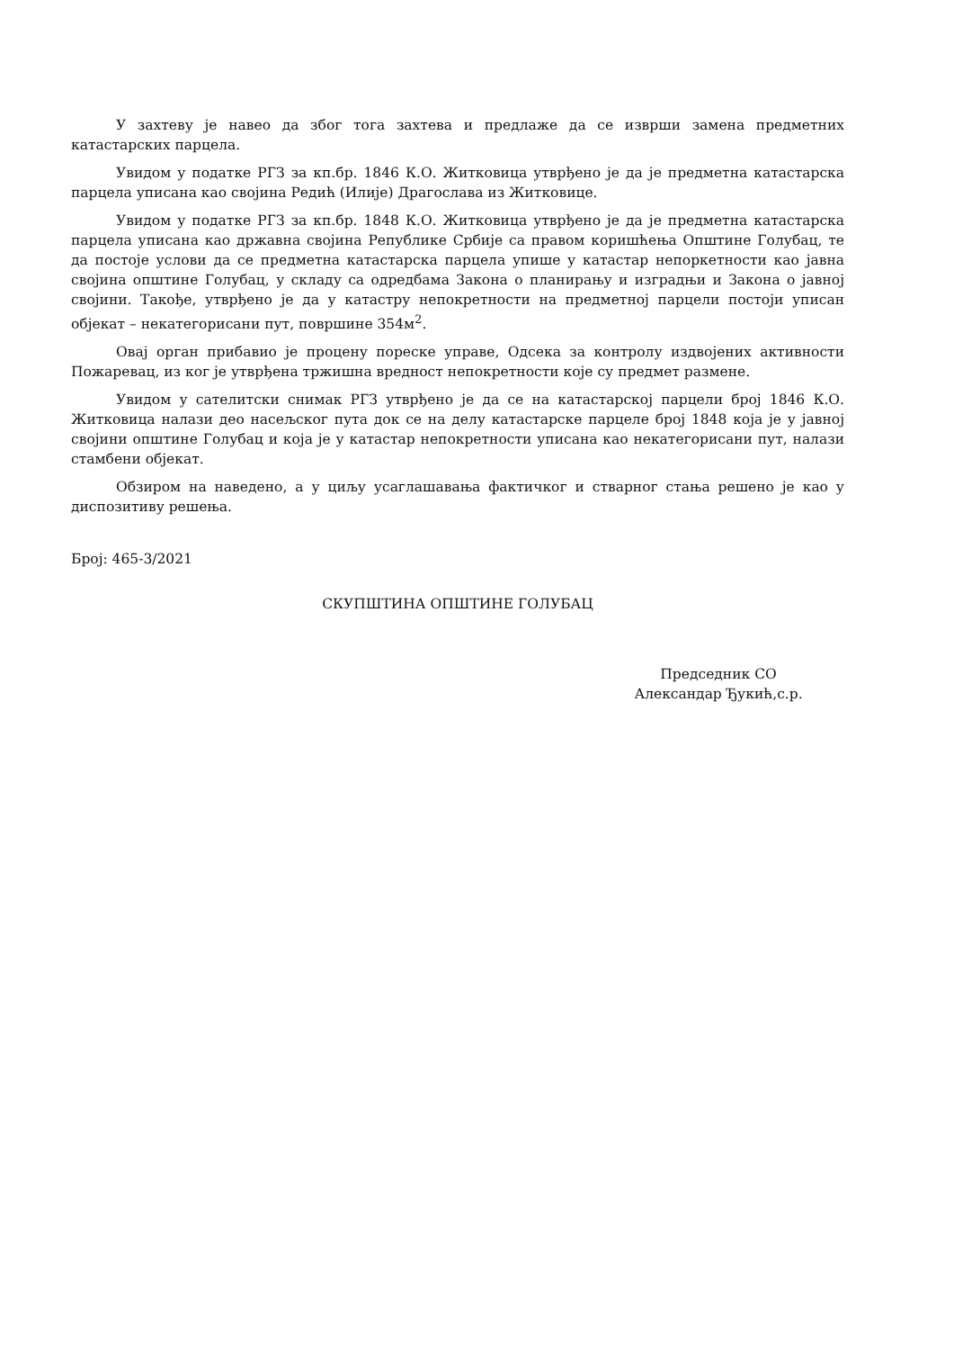У захтеву је навео да због тога захтева и предлаже да се изврши замена предметних катастарских парцела.
Увидом у податке РГЗ за кп.бр. 1846 К.О. Житковица утврђено је да је предметна катастарска парцела уписана као својина Редић (Илије) Драгослава из Житковице.
Увидом у податке РГЗ за кп.бр. 1848 К.О. Житковица утврђено је да је предметна катастарска парцела уписана као државна својина Републике Србије са правом коришћења Општине Голубац, те да постоје услови да се предметна катастарска парцела упише у катастар непоркетности као јавна својина општине Голубац, у складу са одредбама Закона о планирању и изградњи и Закона о јавној својини. Такође, утврђено је да у катастру непокретности на предметној парцели постоји уписан објекат – некатегорисани пут, површине 354м<sup>2</sup>.
Овај орган прибавио је процену пореске управе, Одсека за контролу издвојених активности Пожаревац, из ког је утврђена тржишна вредност непокретности које су предмет размене.
Увидом у сателитски снимак РГЗ утврђено је да се на катастарској парцели број 1846 К.О. Житковица налази део насељског пута док се на делу катастарске парцеле број 1848 која је у јавној својини општине Голубац и која је у катастар непокретности уписана као некатегорисани пут, налази стамбени објекат.
Обзиром на наведено, а у циљу усаглашавања фактичког и стварног стања решено је као у диспозитиву решења.
Број: 465-3/2021
СКУПШТИНА ОПШТИНЕ ГОЛУБАЦ
Председник СО
Александар Ђукић,с.р.